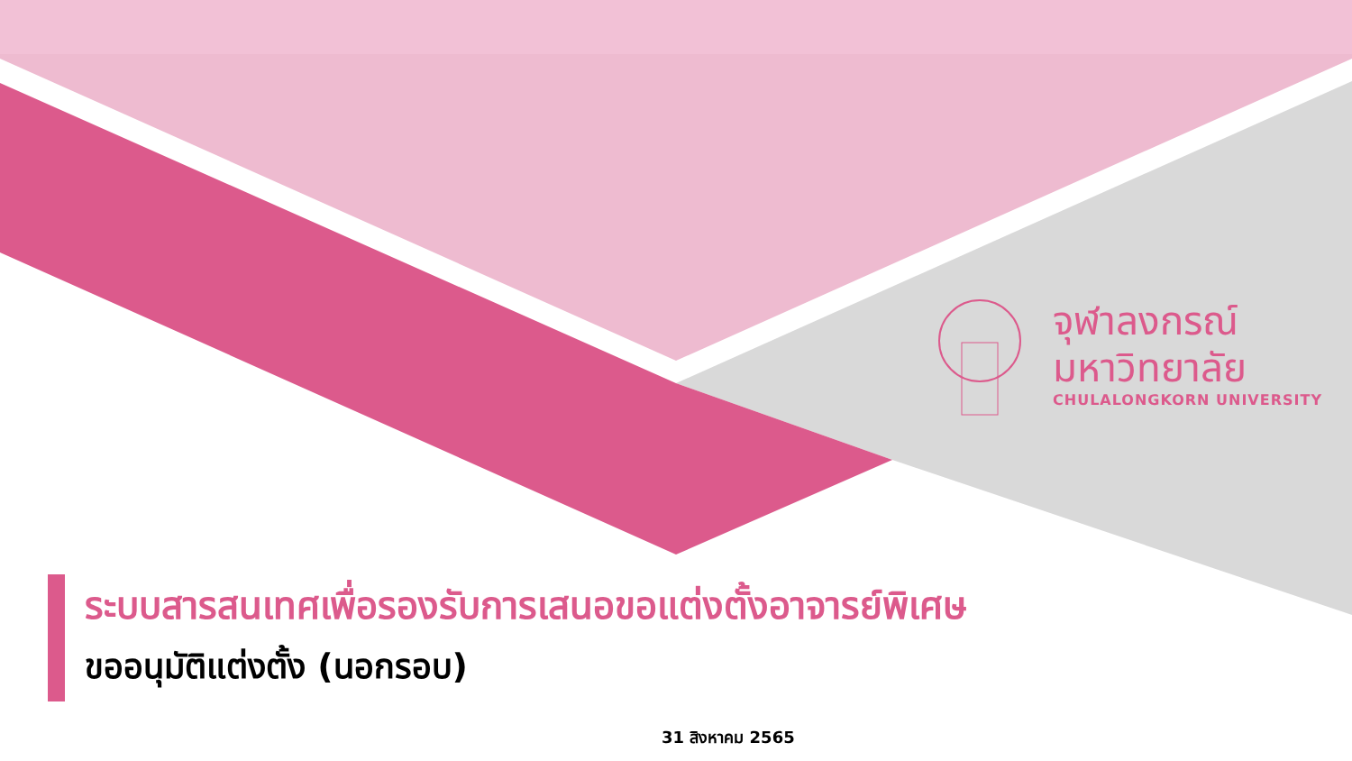จุฬาลงกรณ์
มหาวิทยาลัย
CHULALONGKORN UNIVERSITY
ระบบสารสนเทศเพื่อรองรับการเสนอขอแต่งตั้งอาจารย์พิเศษ
ขออนุมัติแต่งตั้ง (นอกรอบ)
31 สิงหาคม 2565